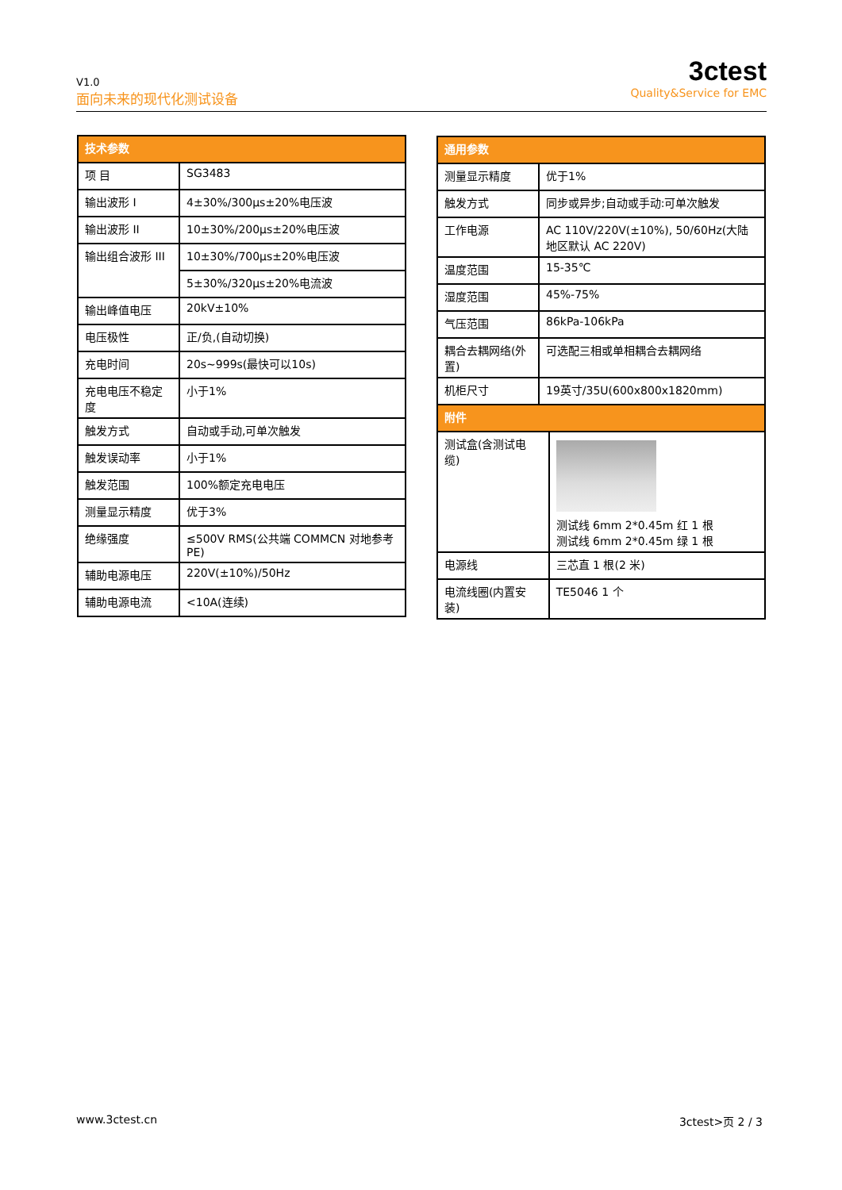V1.0
面向未来的现代化测试设备
3ctest
Quality&Service for EMC
| 技术参数 | |
| --- | --- |
| 项 目 | SG3483 |
| 输出波形 I | 4±30%/300μs±20%电压波 |
| 输出波形 II | 10±30%/200μs±20%电压波 |
| 输出组合波形 III | 10±30%/700μs±20%电压波 |
| | 5±30%/320μs±20%电流波 |
| 输出峰值电压 | 20kV±10% |
| 电压极性 | 正/负,(自动切换) |
| 充电时间 | 20s~999s(最快可以10s) |
| 充电电压不稳定度 | 小于1% |
| 触发方式 | 自动或手动,可单次触发 |
| 触发误动率 | 小于1% |
| 触发范围 | 100%额定充电电压 |
| 测量显示精度 | 优于3% |
| 绝缘强度 | ≤500V RMS(公共端 COMMCN 对地参考 PE) |
| 辅助电源电压 | 220V(±10%)/50Hz |
| 辅助电源电流 | <10A(连续) |
| 通用参数 | | |
| --- | --- | --- |
| 测量显示精度 | 优于1% | |
| 触发方式 | 同步或异步;自动或手动:可单次触发 | |
| 工作电源 | AC 110V/220V(±10%), 50/60Hz(大陆地区默认 AC 220V) | |
| 温度范围 | 15-35℃ | |
| 湿度范围 | 45%-75% | |
| 气压范围 | 86kPa-106kPa | |
| 耦合去耦网络(外置) | 可选配三相或单相耦合去耦网络 | |
| 机柜尺寸 | 19英寸/35U(600x800x1820mm) | |
| 附件 | | |
| 测试盒(含测试电缆) | | 测试线 6mm 2*0.45m 红 1 根 测试线 6mm 2*0.45m 绿 1 根 |
| 电源线 | | 三芯直 1 根(2 米) |
| 电流线圈(内置安装) | | TE5046 1 个 |
www.3ctest.cn 3ctest>页 2 / 3